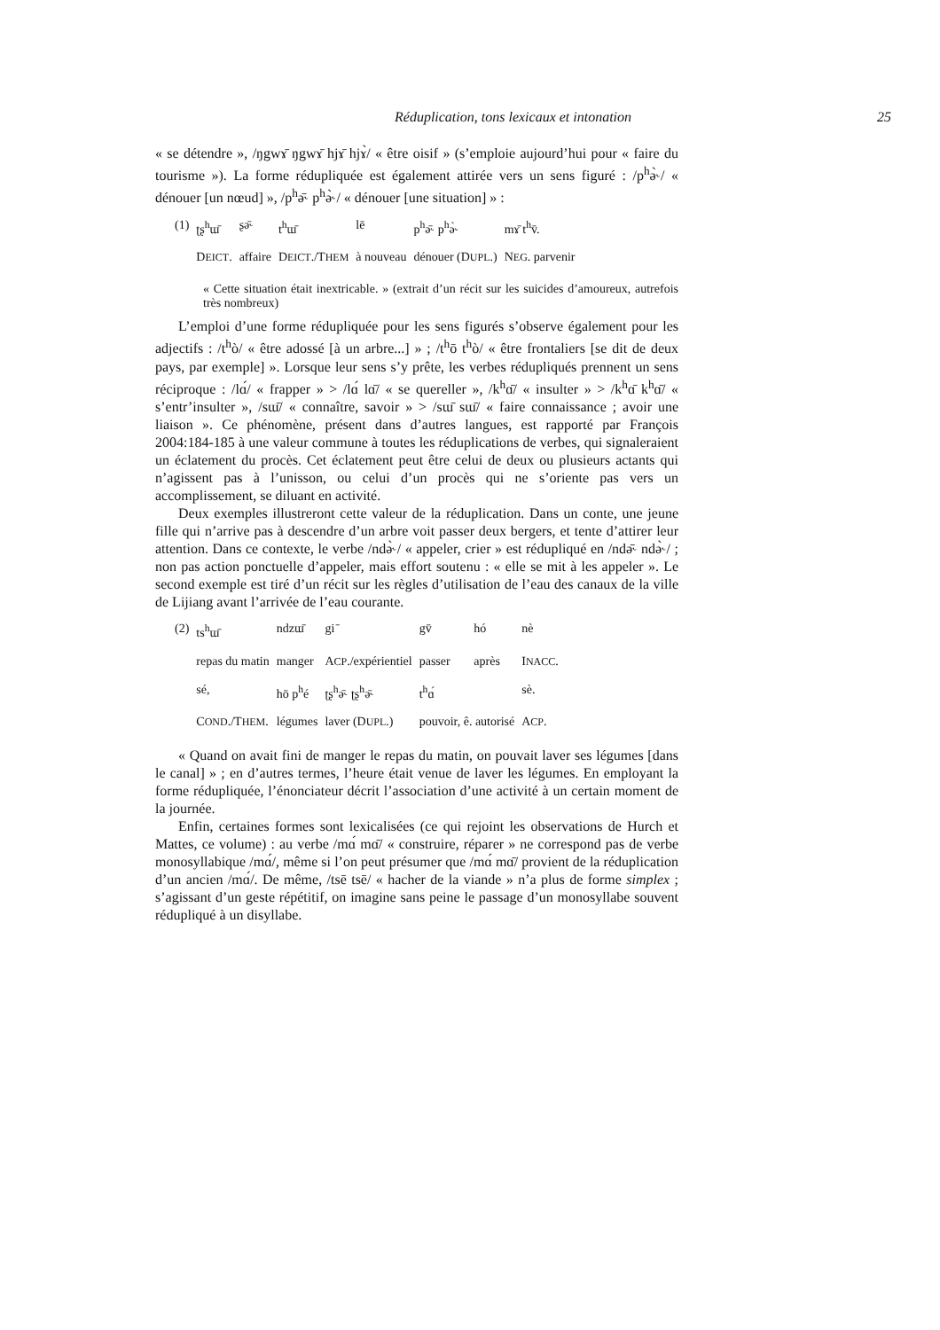Réduplication, tons lexicaux et intonation 25
« se détendre », /ŋgwɤ̄ ŋgwɤ̄ hjɤ̄ hjɤ̀/ « être oisif » (s’emploie aujourd’hui pour « faire du tourisme »). La forme rédupliquée est également attirée vers un sens figuré : /p<sup>h</sup>ə̀˞/ « dénouer [un nœud] », /p<sup>h</sup>ə̄˞ p<sup>h</sup>ə̀˞/ « dénouer [une situation] » :
| (1) | ʈʂ<sup>h</sup>ɯ̄ | ʂə̄˞ | t<sup>h</sup>ɯ̄ | lē | p<sup>h</sup>ə̄˞ p<sup>h</sup>ə̀˞ | mɤ̄ t<sup>h</sup>v̄. |
| | D EICT . | affaire | D EICT ./T HEM | à nouveau | dénouer (D UPL .) | N EG . parvenir |
« Cette situation était inextricable. » (extrait d’un récit sur les suicides d’amoureux, autrefois très nombreux)
L’emploi d’une forme rédupliquée pour les sens figurés s’observe également pour les adjectifs : /t<sup>h</sup>ò/ « être adossé [à un arbre...] » ; /t<sup>h</sup>ō t<sup>h</sup>ò/ « être frontaliers [se dit de deux pays, par exemple] ». Lorsque leur sens s’y prête, les verbes rédupliqués prennent un sens réciproque : /lɑ́/ « frapper » > /lɑ́ lɑ̄/ « se quereller », /k<sup>h</sup>ɑ̄/ « insulter » > /k<sup>h</sup>ɑ̄ k<sup>h</sup>ɑ̄/ « s’entr’insulter », /sɯ̄/ « connaître, savoir » > /sɯ̄ sɯ̄/ « faire connaissance ; avoir une liaison ». Ce phénomène, présent dans d’autres langues, est rapporté par François 2004:184-185 à une valeur commune à toutes les réduplications de verbes, qui signaleraient un éclatement du procès. Cet éclatement peut être celui de deux ou plusieurs actants qui n’agissent pas à l’unisson, ou celui d’un procès qui ne s’oriente pas vers un accomplissement, se diluant en activité.
Deux exemples illustreront cette valeur de la réduplication. Dans un conte, une jeune fille qui n’arrive pas à descendre d’un arbre voit passer deux bergers, et tente d’attirer leur attention. Dans ce contexte, le verbe /ndə̀˞/ « appeler, crier » est rédupliqué en /ndə̄˞ ndə̀˞/ ; non pas action ponctuelle d’appeler, mais effort soutenu : « elle se mit à les appeler ». Le second exemple est tiré d’un récit sur les règles d’utilisation de l’eau des canaux de la ville de Lijiang avant l’arrivée de l’eau courante.
| (2) | ts<sup>h</sup>ɯ̄ | ndzɯ̄ | gi ̄ | gv̄ | hó | nè |
| | repas du matin | manger | A CP ./expérientiel | passer | après | I NACC . |
| | sé, | hō p<sup>h</sup>é | ʈʂ<sup>h</sup>ə̄˞ ʈʂ<sup>h</sup>ə̄˞ | t<sup>h</sup>ɑ́ | | sè. |
| | C OND ./T HEM . | légumes | laver (D UPL .) | pouvoir, ê. autorisé | | A CP . |
« Quand on avait fini de manger le repas du matin, on pouvait laver ses légumes [dans le canal] » ; en d’autres termes, l’heure était venue de laver les légumes. En employant la forme rédupliquée, l’énonciateur décrit l’association d’une activité à un certain moment de la journée.
Enfin, certaines formes sont lexicalisées (ce qui rejoint les observations de Hurch et Mattes, ce volume) : au verbe /mɑ́ mɑ̄/ « construire, réparer » ne correspond pas de verbe monosyllabique /mɑ́/, même si l’on peut présumer que /mɑ́ mɑ̄/ provient de la réduplication d’un ancien /mɑ́/. De même, /tsē tsē/ « hacher de la viande » n’a plus de forme simplex ; s’agissant d’un geste répétitif, on imagine sans peine le passage d’un monosyllabe souvent rédupliqué à un disyllabe.